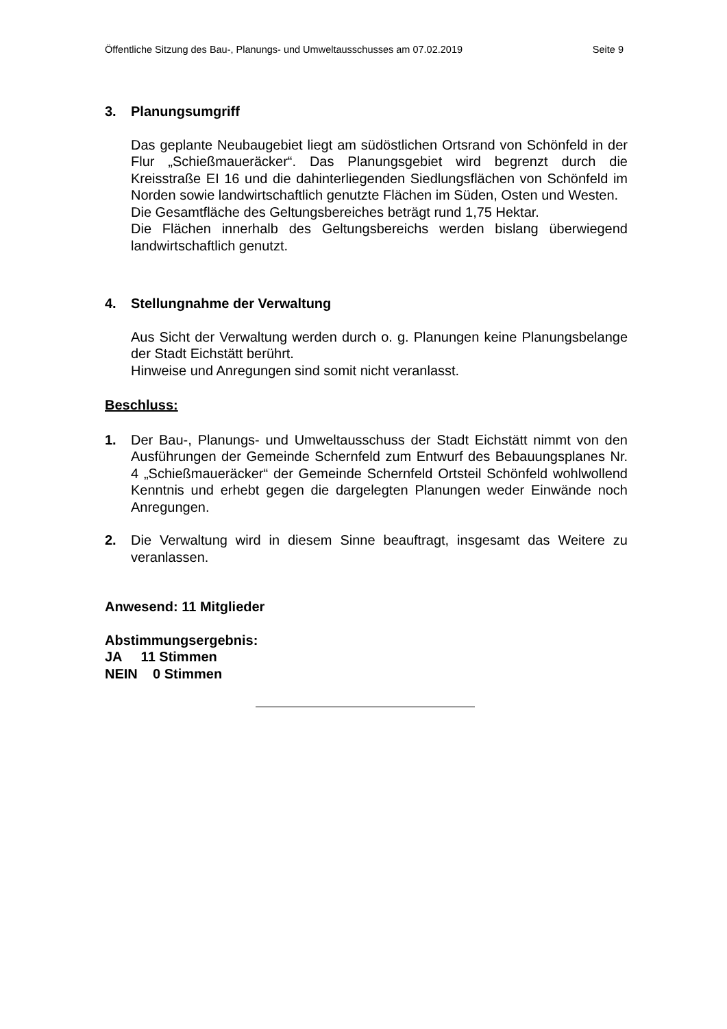Öffentliche Sitzung des Bau-, Planungs- und Umweltausschusses am 07.02.2019 Seite 9
3. Planungsumgriff
Das geplante Neubaugebiet liegt am südöstlichen Ortsrand von Schönfeld in der Flur „Schießmaueräcker“. Das Planungsgebiet wird begrenzt durch die Kreisstraße EI 16 und die dahinterliegenden Siedlungsflächen von Schönfeld im Norden sowie landwirtschaftlich genutzte Flächen im Süden, Osten und Westen.
Die Gesamtfläche des Geltungsbereiches beträgt rund 1,75 Hektar.
Die Flächen innerhalb des Geltungsbereichs werden bislang überwiegend landwirtschaftlich genutzt.
4. Stellungnahme der Verwaltung
Aus Sicht der Verwaltung werden durch o. g. Planungen keine Planungsbelange der Stadt Eichstätt berührt.
Hinweise und Anregungen sind somit nicht veranlasst.
Beschluss:
1. Der Bau-, Planungs- und Umweltausschuss der Stadt Eichstätt nimmt von den Ausführungen der Gemeinde Schernfeld zum Entwurf des Bebauungsplanes Nr. 4 „Schießmaueräcker“ der Gemeinde Schernfeld Ortsteil Schönfeld wohlwollend Kenntnis und erhebt gegen die dargelegten Planungen weder Einwände noch Anregungen.
2. Die Verwaltung wird in diesem Sinne beauftragt, insgesamt das Weitere zu veranlassen.
Anwesend: 11 Mitglieder
Abstimmungsergebnis:
JA 11 Stimmen
NEIN 0 Stimmen